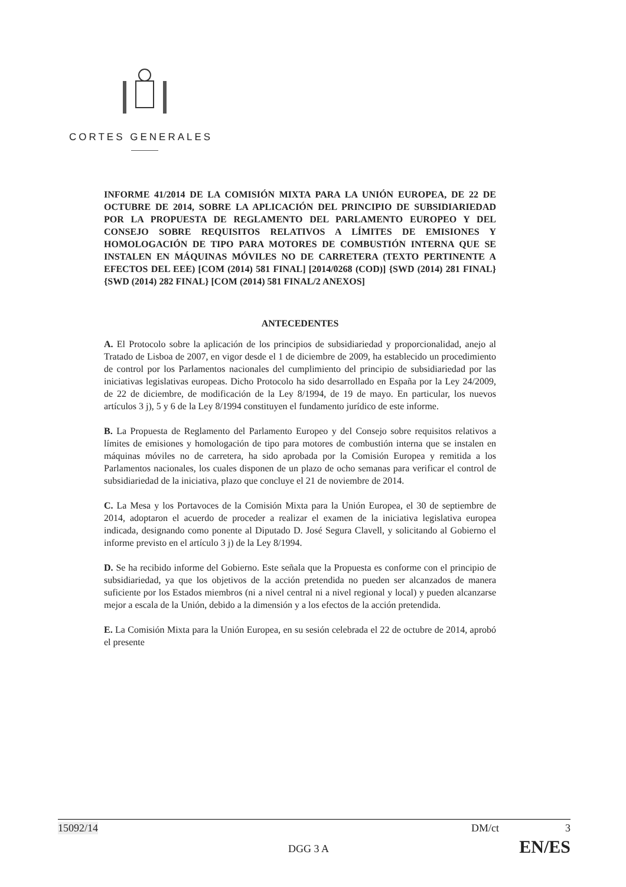CORTES GENERALES
INFORME 41/2014 DE LA COMISIÓN MIXTA PARA LA UNIÓN EUROPEA, DE 22 DE OCTUBRE DE 2014, SOBRE LA APLICACIÓN DEL PRINCIPIO DE SUBSIDIARIEDAD POR LA PROPUESTA DE REGLAMENTO DEL PARLAMENTO EUROPEO Y DEL CONSEJO SOBRE REQUISITOS RELATIVOS A LÍMITES DE EMISIONES Y HOMOLOGACIÓN DE TIPO PARA MOTORES DE COMBUSTIÓN INTERNA QUE SE INSTALEN EN MÁQUINAS MÓVILES NO DE CARRETERA (TEXTO PERTINENTE A EFECTOS DEL EEE) [COM (2014) 581 FINAL] [2014/0268 (COD)] {SWD (2014) 281 FINAL} {SWD (2014) 282 FINAL} [COM (2014) 581 FINAL/2 ANEXOS]
ANTECEDENTES
A. El Protocolo sobre la aplicación de los principios de subsidiariedad y proporcionalidad, anejo al Tratado de Lisboa de 2007, en vigor desde el 1 de diciembre de 2009, ha establecido un procedimiento de control por los Parlamentos nacionales del cumplimiento del principio de subsidiariedad por las iniciativas legislativas europeas. Dicho Protocolo ha sido desarrollado en España por la Ley 24/2009, de 22 de diciembre, de modificación de la Ley 8/1994, de 19 de mayo. En particular, los nuevos artículos 3 j), 5 y 6 de la Ley 8/1994 constituyen el fundamento jurídico de este informe.
B. La Propuesta de Reglamento del Parlamento Europeo y del Consejo sobre requisitos relativos a límites de emisiones y homologación de tipo para motores de combustión interna que se instalen en máquinas móviles no de carretera, ha sido aprobada por la Comisión Europea y remitida a los Parlamentos nacionales, los cuales disponen de un plazo de ocho semanas para verificar el control de subsidiariedad de la iniciativa, plazo que concluye el 21 de noviembre de 2014.
C. La Mesa y los Portavoces de la Comisión Mixta para la Unión Europea, el 30 de septiembre de 2014, adoptaron el acuerdo de proceder a realizar el examen de la iniciativa legislativa europea indicada, designando como ponente al Diputado D. José Segura Clavell, y solicitando al Gobierno el informe previsto en el artículo 3 j) de la Ley 8/1994.
D. Se ha recibido informe del Gobierno. Este señala que la Propuesta es conforme con el principio de subsidiariedad, ya que los objetivos de la acción pretendida no pueden ser alcanzados de manera suficiente por los Estados miembros (ni a nivel central ni a nivel regional y local) y pueden alcanzarse mejor a escala de la Unión, debido a la dimensión y a los efectos de la acción pretendida.
E. La Comisión Mixta para la Unión Europea, en su sesión celebrada el 22 de octubre de 2014, aprobó el presente
15092/14 DM/ct 3
DGG 3 A EN/ES